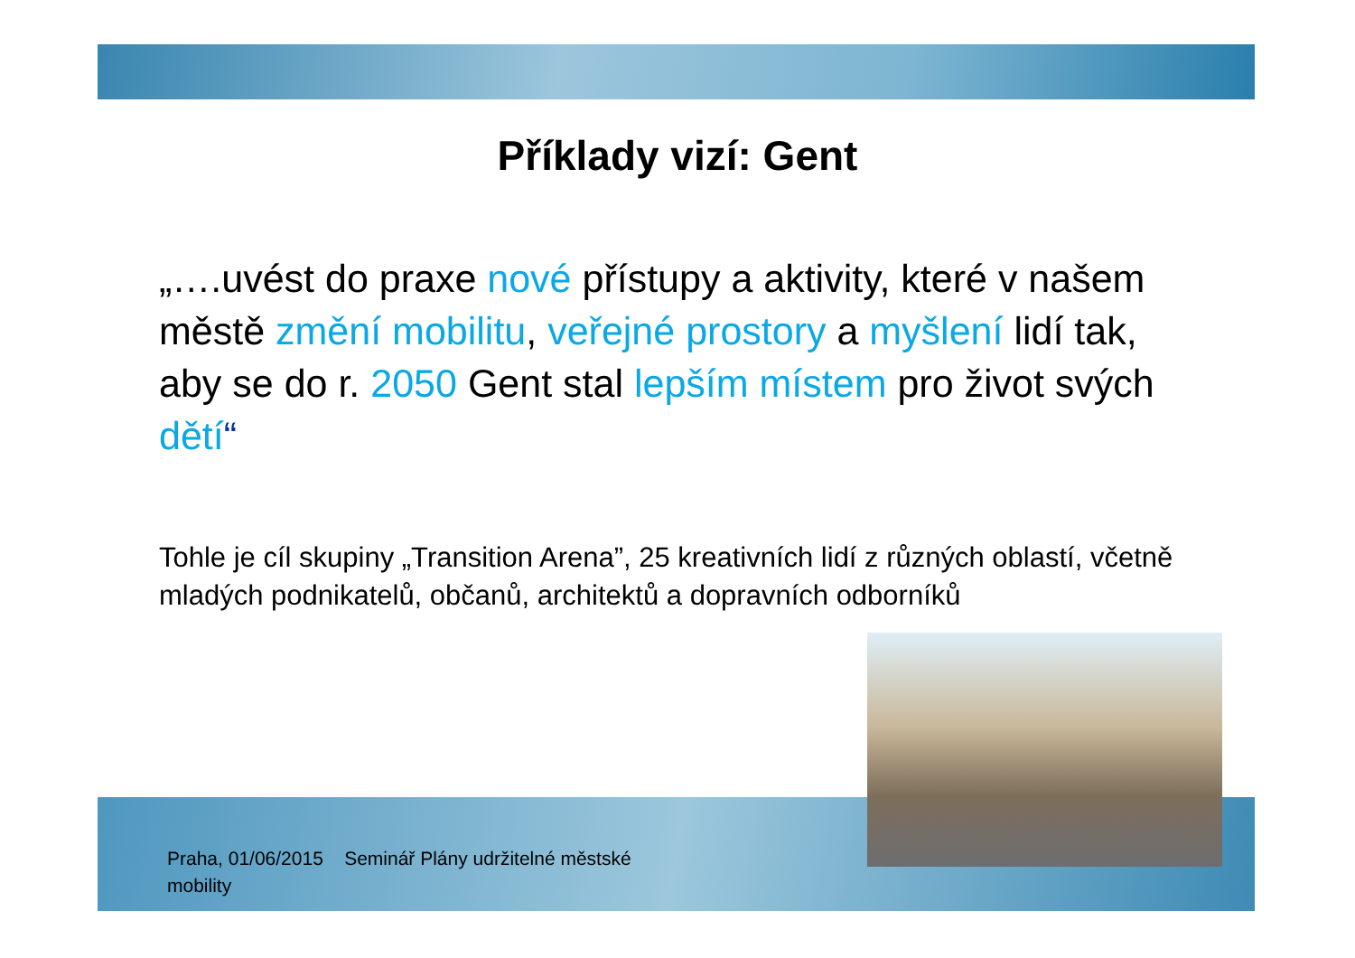Příklady vizí: Gent
„….uvést do praxe nové přístupy a aktivity, které v našem městě změní mobilitu, veřejné prostory a myšlení lidí tak, aby se do r. 2050 Gent stal lepším místem pro život svých dětí“
Tohle je cíl skupiny „Transition Arena”, 25 kreativních lidí z různých oblastí, včetně mladých podnikatelů, občanů, architektů a dopravních odborníků
Praha, 01/06/2015 Seminář Plány udržitelné městské mobility